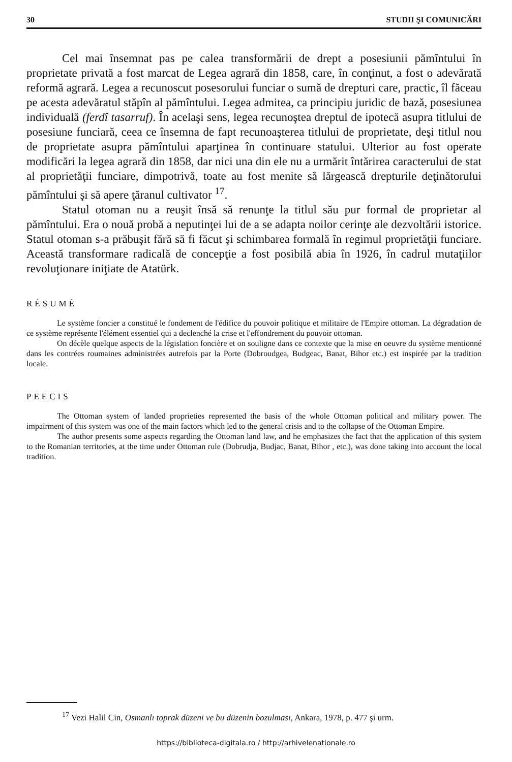30 STUDII ŞI COMUNICĂRI
Cel mai însemnat pas pe calea transformării de drept a posesiunii pămîntului în proprietate privată a fost marcat de Legea agrară din 1858, care, în conţinut, a fost o adevărată reformă agrară. Legea a recunoscut posesorului funciar o sumă de drepturi care, practic, îl făceau pe acesta adevăratul stăpîn al pămîntului. Legea admitea, ca principiu juridic de bază, posesiunea individuală (ferdî tasarruf). În acelaşi sens, legea recunoştea dreptul de ipotecă asupra titlului de posesiune funciară, ceea ce însemna de fapt recunoaşterea titlului de proprietate, deşi titlul nou de proprietate asupra pămîntului aparţinea în continuare statului. Ulterior au fost operate modificări la legea agrară din 1858, dar nici una din ele nu a urmărit întărirea caracterului de stat al proprietăţii funciare, dimpotrivă, toate au fost menite să lărgească drepturile deţinătorului pămîntului şi să apere ţăranul cultivator <sup>17</sup>.
Statul otoman nu a reuşit însă să renunţe la titlul său pur formal de proprietar al pămîntului. Era o nouă probă a neputinţei lui de a se adapta noilor cerinţe ale dezvoltării istorice. Statul otoman s-a prăbuşit fără să fi făcut şi schimbarea formală în regimul proprietăţii funciare. Această transformare radicală de concepţie a fost posibilă abia în 1926, în cadrul mutaţiilor revoluţionare iniţiate de Atatürk.
RÉSUMÉ
Le système foncier a constitué le fondement de l'édifice du pouvoir politique et militaire de l'Empire ottoman. La dégradation de ce système représente l'élément essentiel qui a declenché la crise et l'effondrement du pouvoir ottoman.
On décèle quelque aspects de la législation foncière et on souligne dans ce contexte que la mise en oeuvre du système mentionné dans les contrées roumaines administrées autrefois par la Porte (Dobroudgea, Budgeac, Banat, Bihor etc.) est inspirée par la tradition locale.
PEECIS
The Ottoman system of landed proprieties represented the basis of the whole Ottoman political and military power. The impairment of this system was one of the main factors which led to the general crisis and to the collapse of the Ottoman Empire.
The author presents some aspects regarding the Ottoman land law, and he emphasizes the fact that the application of this system to the Romanian territories, at the time under Ottoman rule (Dobrudja, Budjac, Banat, Bihor , etc.), was done taking into account the local tradition.
<sup>17</sup> Vezi Halil Cin, Osmanlı toprak düzeni ve bu düzenin bozulması, Ankara, 1978, p. 477 şi urm.
https://biblioteca-digitala.ro / http://arhivelenationale.ro